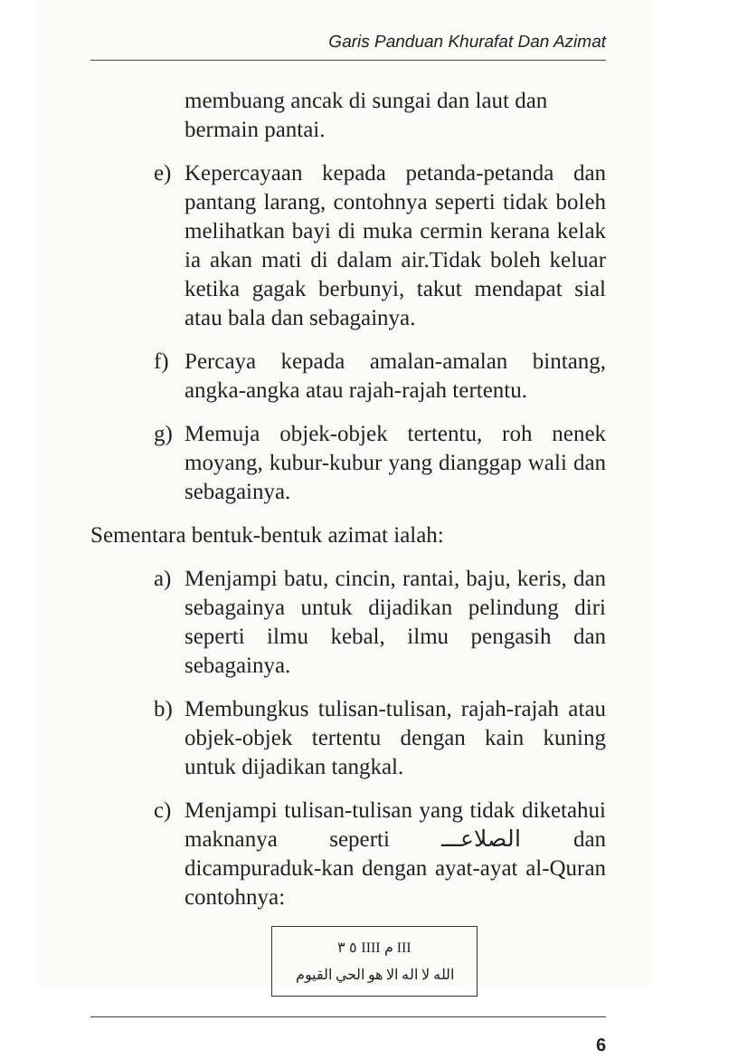Garis Panduan Khurafat Dan Azimat
membuang ancak di sungai dan laut dan bermain pantai.
e) Kepercayaan kepada petanda-petanda dan pantang larang, contohnya seperti tidak boleh melihatkan bayi di muka cermin kerana kelak ia akan mati di dalam air.Tidak boleh keluar ketika gagak berbunyi, takut mendapat sial atau bala dan sebagainya.
f) Percaya kepada amalan-amalan bintang, angka-angka atau rajah-rajah tertentu.
g) Memuja objek-objek tertentu, roh nenek moyang, kubur-kubur yang dianggap wali dan sebagainya.
Sementara bentuk-bentuk azimat ialah:
a) Menjampi batu, cincin, rantai, baju, keris, dan sebagainya untuk dijadikan pelindung diri seperti ilmu kebal, ilmu pengasih dan sebagainya.
b) Membungkus tulisan-tulisan, rajah-rajah atau objek-objek tertentu dengan kain kuning untuk dijadikan tangkal.
c) Menjampi tulisan-tulisan yang tidak diketahui maknanya seperti الصلاعـــ dan dicampuraduk-kan dengan ayat-ayat al-Quran contohnya:
III م IIII ٥ ٣
الله لا اله الا هو الحي القيوم
6